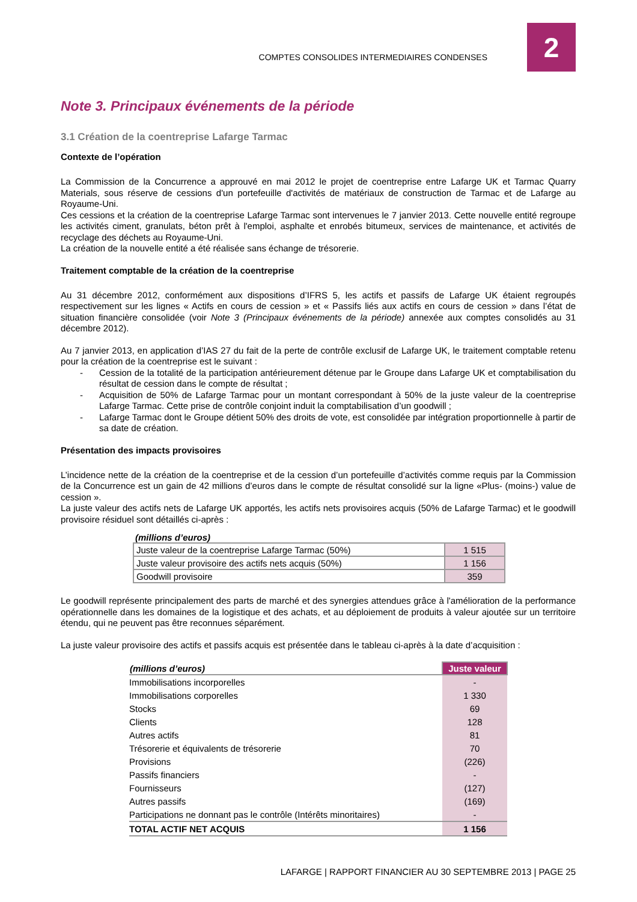COMPTES CONSOLIDES INTERMEDIAIRES CONDENSES
2
Note 3. Principaux événements de la période
3.1 Création de la coentreprise Lafarge Tarmac
Contexte de l’opération
La Commission de la Concurrence a approuvé en mai 2012 le projet de coentreprise entre Lafarge UK et Tarmac Quarry Materials, sous réserve de cessions d'un portefeuille d'activités de matériaux de construction de Tarmac et de Lafarge au Royaume-Uni.
Ces cessions et la création de la coentreprise Lafarge Tarmac sont intervenues le 7 janvier 2013. Cette nouvelle entité regroupe les activités ciment, granulats, béton prêt à l'emploi, asphalte et enrobés bitumeux, services de maintenance, et activités de recyclage des déchets au Royaume-Uni.
La création de la nouvelle entité a été réalisée sans échange de trésorerie.
Traitement comptable de la création de la coentreprise
Au 31 décembre 2012, conformément aux dispositions d’IFRS 5, les actifs et passifs de Lafarge UK étaient regroupés respectivement sur les lignes « Actifs en cours de cession » et « Passifs liés aux actifs en cours de cession » dans l’état de situation financière consolidée (voir Note 3 (Principaux événements de la période) annexée aux comptes consolidés au 31 décembre 2012).
Au 7 janvier 2013, en application d’IAS 27 du fait de la perte de contrôle exclusif de Lafarge UK, le traitement comptable retenu pour la création de la coentreprise est le suivant :
- Cession de la totalité de la participation antérieurement détenue par le Groupe dans Lafarge UK et comptabilisation du résultat de cession dans le compte de résultat ;
- Acquisition de 50% de Lafarge Tarmac pour un montant correspondant à 50% de la juste valeur de la coentreprise Lafarge Tarmac. Cette prise de contrôle conjoint induit la comptabilisation d’un goodwill ;
- Lafarge Tarmac dont le Groupe détient 50% des droits de vote, est consolidée par intégration proportionnelle à partir de sa date de création.
Présentation des impacts provisoires
L’incidence nette de la création de la coentreprise et de la cession d’un portefeuille d’activités comme requis par la Commission de la Concurrence est un gain de 42 millions d’euros dans le compte de résultat consolidé sur la ligne «Plus- (moins-) value de cession ».
La juste valeur des actifs nets de Lafarge UK apportés, les actifs nets provisoires acquis (50% de Lafarge Tarmac) et le goodwill provisoire résiduel sont détaillés ci-après :
(millions d’euros)
| Juste valeur de la coentreprise Lafarge Tarmac (50%) | 1 515 |
| Juste valeur provisoire des actifs nets acquis (50%) | 1 156 |
| Goodwill provisoire | 359 |
Le goodwill représente principalement des parts de marché et des synergies attendues grâce à l'amélioration de la performance opérationnelle dans les domaines de la logistique et des achats, et au déploiement de produits à valeur ajoutée sur un territoire étendu, qui ne peuvent pas être reconnues séparément.
La juste valeur provisoire des actifs et passifs acquis est présentée dans le tableau ci-après à la date d’acquisition :
| (millions d’euros) | Juste valeur |
| --- | --- |
| Immobilisations incorporelles | - |
| Immobilisations corporelles | 1 330 |
| Stocks | 69 |
| Clients | 128 |
| Autres actifs | 81 |
| Trésorerie et équivalents de trésorerie | 70 |
| Provisions | (226) |
| Passifs financiers | - |
| Fournisseurs | (127) |
| Autres passifs | (169) |
| Participations ne donnant pas le contrôle (Intérêts minoritaires) | - |
| TOTAL ACTIF NET ACQUIS | 1 156 |
LAFARGE | RAPPORT FINANCIER AU 30 SEPTEMBRE 2013 | PAGE 25